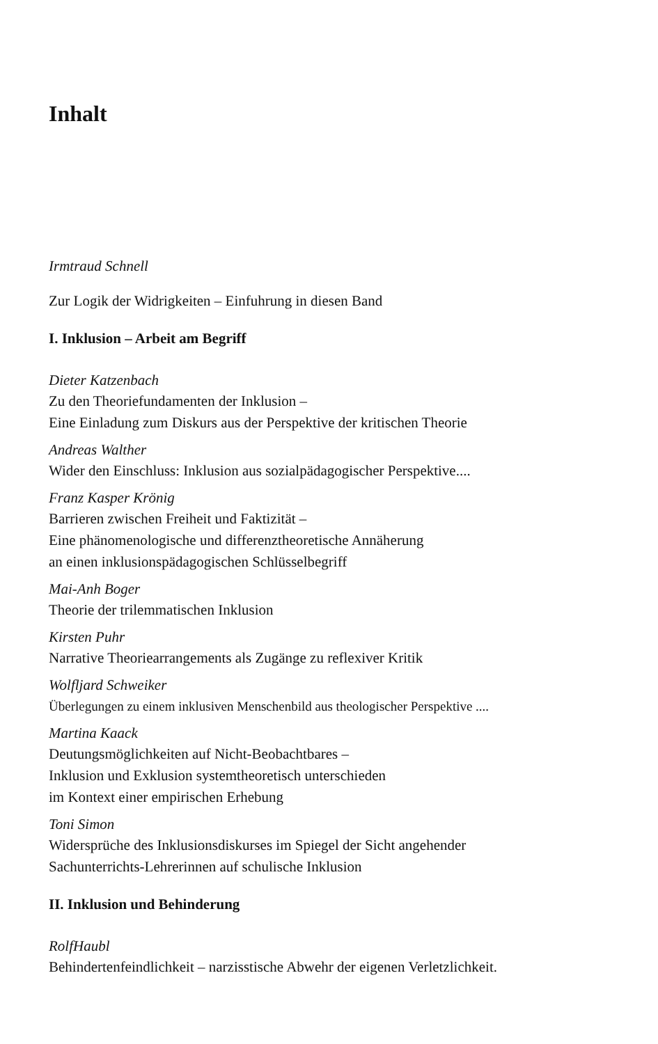Inhalt
Irmtraud Schnell
Zur Logik der Widrigkeiten – Einfuhrung in diesen Band
I. Inklusion – Arbeit am Begriff
Dieter Katzenbach
Zu den Theoriefundamenten der Inklusion –
Eine Einladung zum Diskurs aus der Perspektive der kritischen Theorie
Andreas Walther
Wider den Einschluss: Inklusion aus sozialpädagogischer Perspektive....
Franz Kasper Krönig
Barrieren zwischen Freiheit und Faktizität –
Eine phänomenologische und differenztheoretische Annäherung
an einen inklusionspädagogischen Schlüsselbegriff
Mai-Anh Boger
Theorie der trilemmatischen Inklusion
Kirsten Puhr
Narrative Theoriearrangements als Zugänge zu reflexiver Kritik
Wolfljard Schweiker
Überlegungen zu einem inklusiven Menschenbild aus theologischer Perspektive ....
Martina Kaack
Deutungsmöglichkeiten auf Nicht-Beobachtbares –
Inklusion und Exklusion systemtheoretisch unterschieden
im Kontext einer empirischen Erhebung
Toni Simon
Widersprüche des Inklusionsdiskurses im Spiegel der Sicht angehender
Sachunterrichts-Lehrerinnen auf schulische Inklusion
II. Inklusion und Behinderung
RolfHaubl
Behindertenfeindlichkeit – narzisstische Abwehr der eigenen Verletzlichkeit.